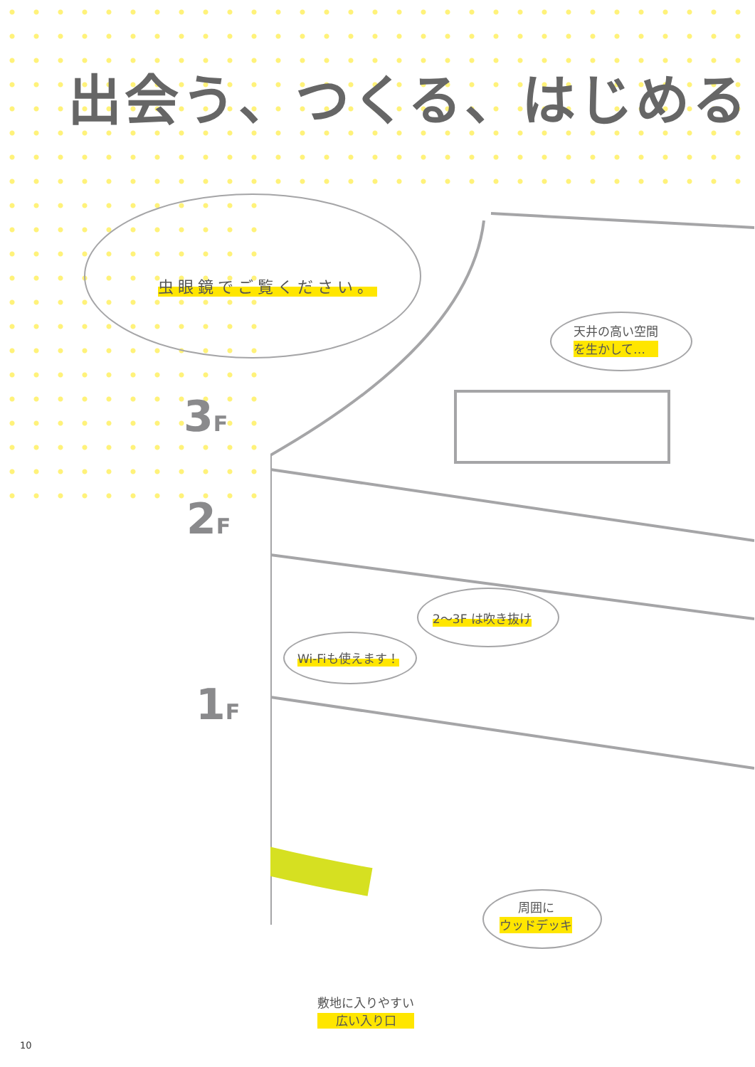出会う、つくる、はじめる
虫眼鏡でご覧ください。
天井の高い空間
を生かして…
3F
2F
1F
2～3F は吹き抜け
Wi-Fiも使えます！
周囲に
ウッドデッキ
敷地に入りやすい
広い入り口
10